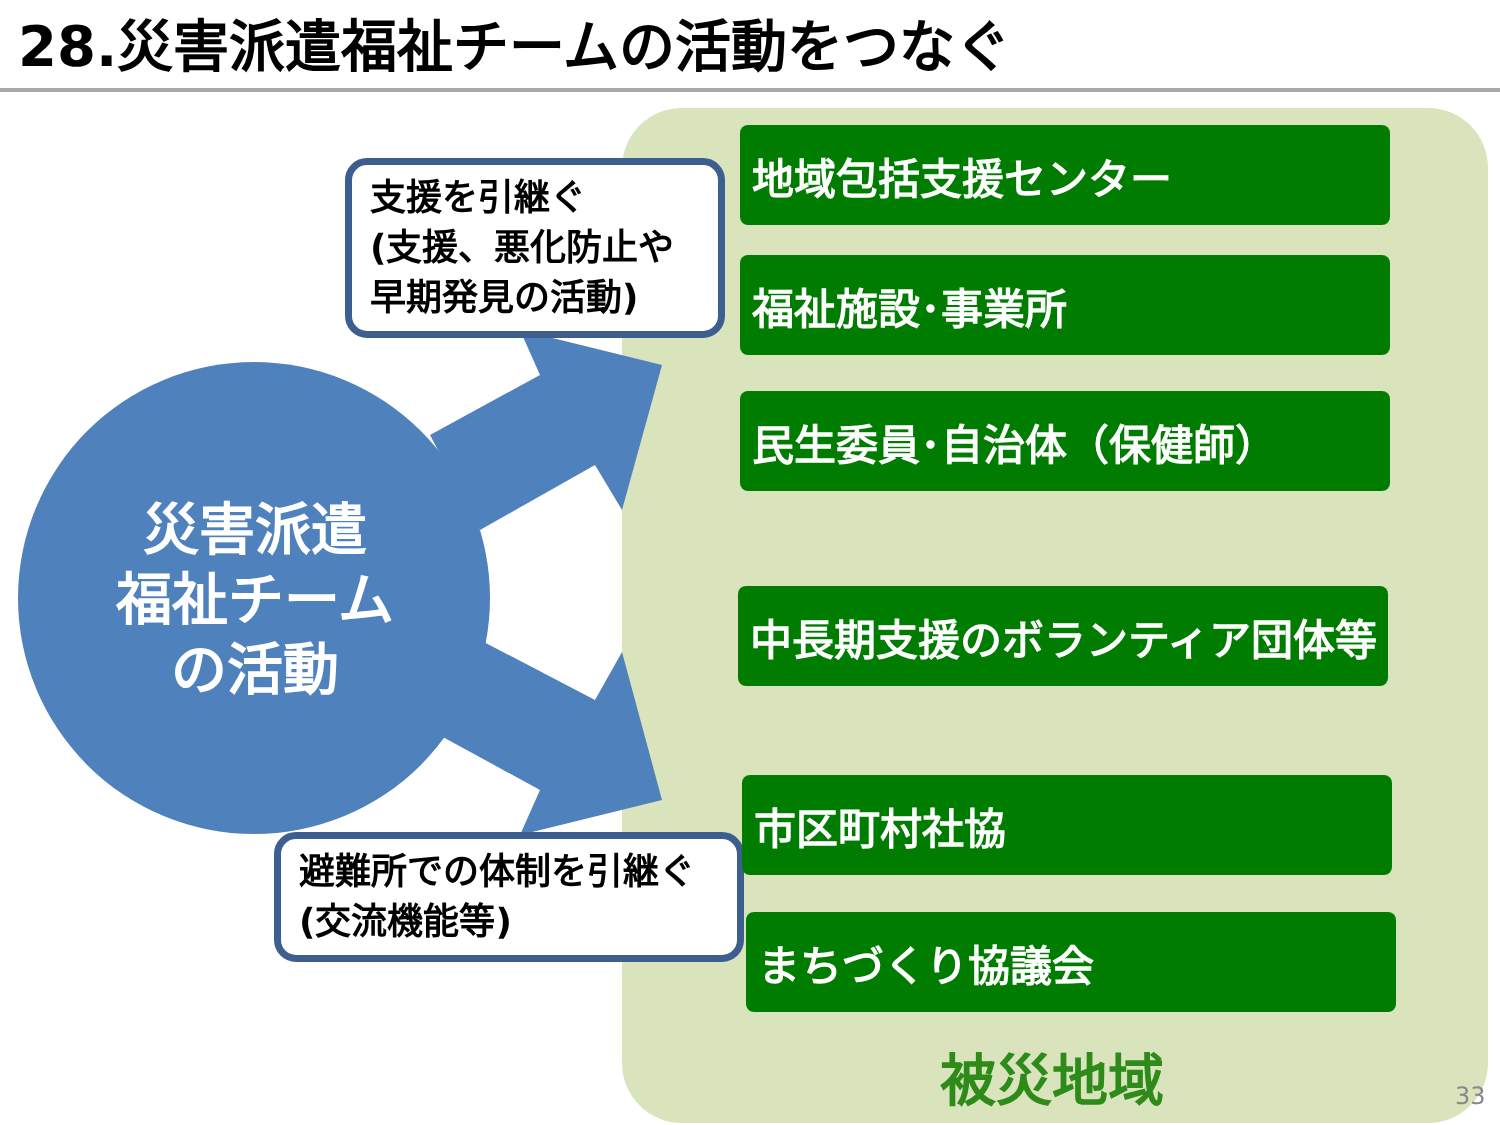28.災害派遣福祉チームの活動をつなぐ
災害派遣
福祉チーム
の活動
支援を引継ぐ
(支援、悪化防止や
早期発見の活動)
避難所での体制を引継ぐ
(交流機能等)
地域包括支援センター
福祉施設･事業所
民生委員･自治体（保健師）
中長期支援のボランティア団体等
市区町村社協
まちづくり協議会
被災地域 33